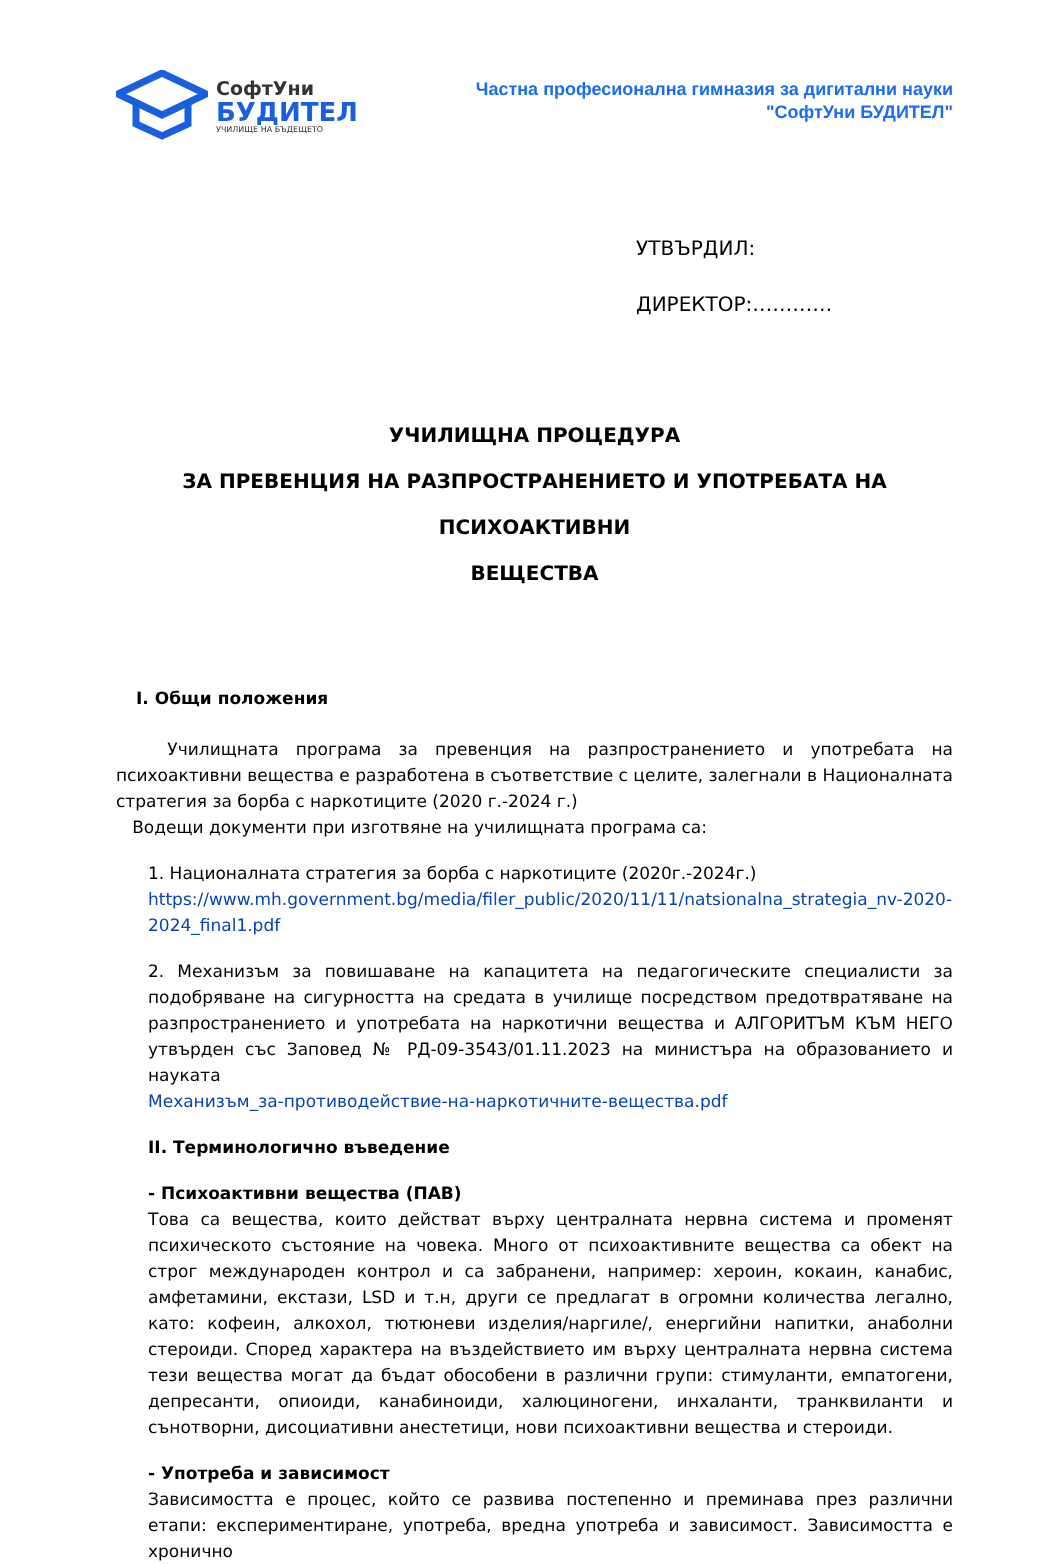СофтУни
БУДИТЕЛ
УЧИЛИЩЕ НА БЪДЕЩЕТО
Частна професионална гимназия за дигитални науки
"СофтУни БУДИТЕЛ"
УТВЪРДИЛ:
ДИРЕКТОР:…………
УЧИЛИЩНА ПРОЦЕДУРА
ЗА ПРЕВЕНЦИЯ НА РАЗПРОСТРАНЕНИЕТО И УПОТРЕБАТА НА ПСИХОАКТИВНИ
ВЕЩЕСТВА
I. Общи положения
Училищната програма за превенция на разпространението и употребата на психоактивни вещества е разработена в съответствие с целите, залегнали в Националната стратегия за борба с наркотиците (2020 г.-2024 г.)
Водещи документи при изготвяне на училищната програма са:
1. Националната стратегия за борба с наркотиците (2020г.-2024г.)
https://www.mh.government.bg/media/filer_public/2020/11/11/natsionalna_strategia_nv-2020-2024_final1.pdf
2. Механизъм за повишаване на капацитета на педагогическите специалисти за подобряване на сигурността на средата в училище посредством предотвратяване на разпространението и употребата на наркотични вещества и АЛГОРИТЪМ КЪМ НЕГО утвърден със Заповед № РД-09-3543/01.11.2023 на министъра на образованието и науката
Механизъм_за-противодействие-на-наркотичните-вещества.pdf
II. Терминологично въведение
- Психоактивни вещества (ПАВ)
Това са вещества, които действат върху централната нервна система и променят психическото състояние на човека. Много от психоактивните вещества са обект на строг международен контрол и са забранени, например: хероин, кокаин, канабис, амфетамини, екстази, LSD и т.н, други се предлагат в огромни количества легално, като: кофеин, алкохол, тютюневи изделия/наргиле/, енергийни напитки, анаболни стероиди. Според характера на въздействието им върху централната нервна система тези вещества могат да бъдат обособени в различни групи: стимуланти, емпатогени, депресанти, опиоиди, канабиноиди, халюциногени, инхаланти, транквиланти и сънотворни, дисоциативни анестетици, нови психоактивни вещества и стероиди.
- Употреба и зависимост
Зависимостта е процес, който се развива постепенно и преминава през различни етапи: експериментиране, употреба, вредна употреба и зависимост. Зависимостта е хронично